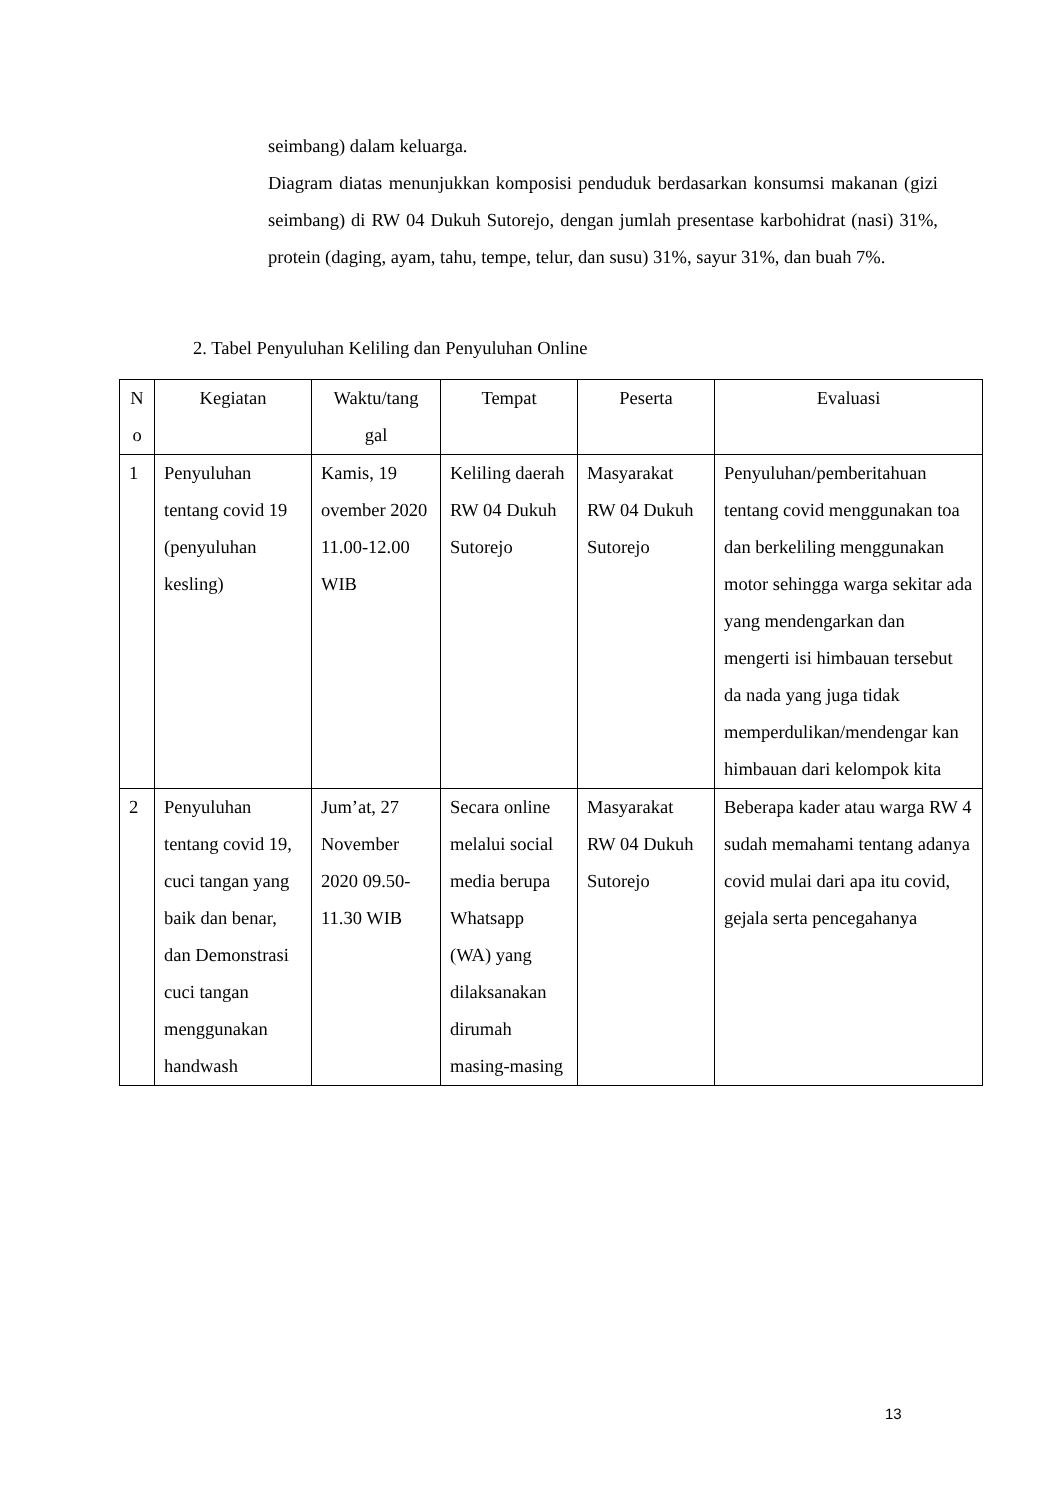seimbang) dalam keluarga.
Diagram diatas menunjukkan komposisi penduduk berdasarkan konsumsi makanan (gizi seimbang) di RW 04 Dukuh Sutorejo, dengan jumlah presentase karbohidrat (nasi) 31%, protein (daging, ayam, tahu, tempe, telur, dan susu) 31%, sayur 31%, dan buah 7%.
2. Tabel Penyuluhan Keliling dan Penyuluhan Online
| N o | Kegiatan | Waktu/tang gal | Tempat | Peserta | Evaluasi |
| --- | --- | --- | --- | --- | --- |
| 1 | Penyuluhan tentang covid 19 (penyuluhan kesling) | Kamis, 19 ovember 2020 11.00-12.00 WIB | Keliling daerah RW 04 Dukuh Sutorejo | Masyarakat RW 04 Dukuh Sutorejo | Penyuluhan/pemberitahuan tentang covid menggunakan toa dan berkeliling menggunakan motor sehingga warga sekitar ada yang mendengarkan dan mengerti isi himbauan tersebut da nada yang juga tidak memperdulikan/mendengar kan himbauan dari kelompok kita |
| 2 | Penyuluhan tentang covid 19, cuci tangan yang baik dan benar, dan Demonstrasi cuci tangan menggunakan handwash | Jum’at, 27 November 2020 09.50-11.30 WIB | Secara online melalui social media berupa Whatsapp (WA) yang dilaksanakan dirumah masing-masing | Masyarakat RW 04 Dukuh Sutorejo | Beberapa kader atau warga RW 4 sudah memahami tentang adanya covid mulai dari apa itu covid, gejala serta pencegahanya |
13